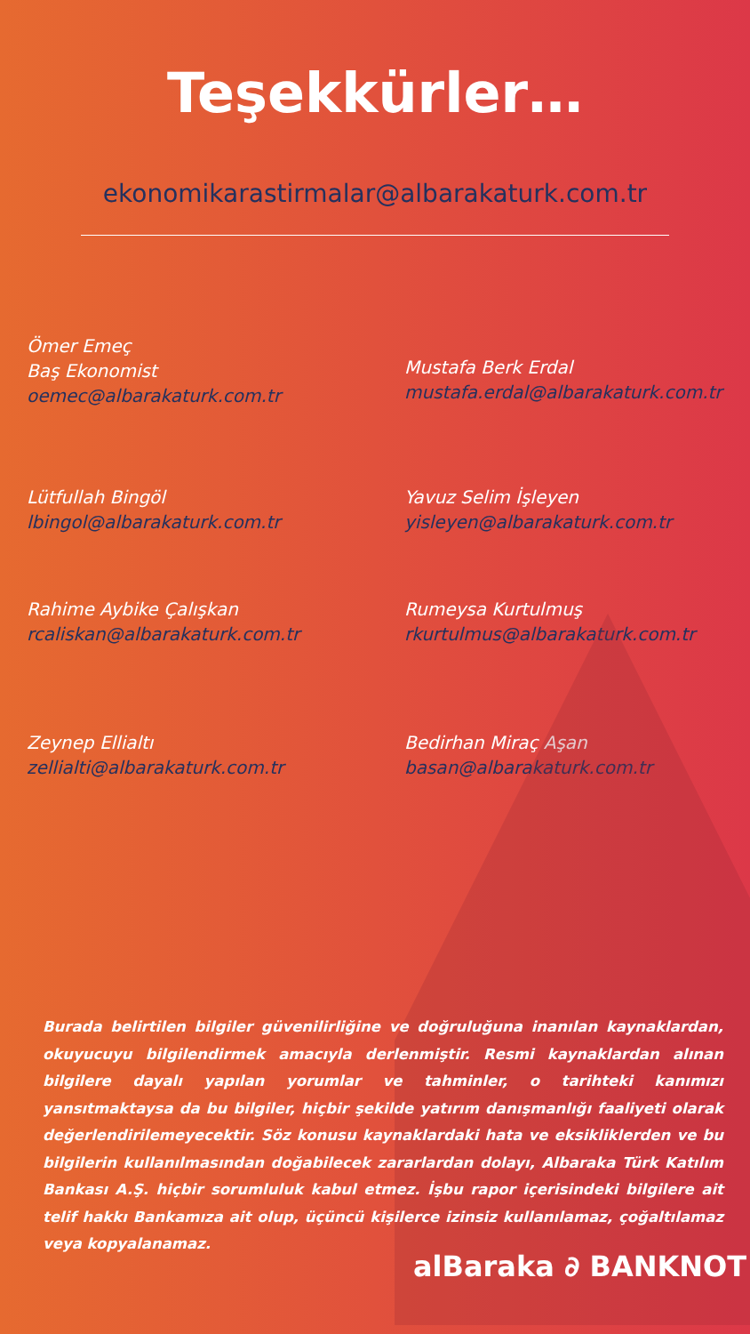Teşekkürler…
ekonomikarastirmalar@albarakaturk.com.tr
Ömer Emeç
Baş Ekonomist
oemec@albarakaturk.com.tr
Mustafa Berk Erdal
mustafa.erdal@albarakaturk.com.tr
Lütfullah Bingöl
lbingol@albarakaturk.com.tr
Yavuz Selim İşleyen
yisleyen@albarakaturk.com.tr
Rahime Aybike Çalışkan
rcaliskan@albarakaturk.com.tr
Rumeysa Kurtulmuş
rkurtulmus@albarakaturk.com.tr
Zeynep Ellialtı
zellialti@albarakaturk.com.tr
Bedirhan Miraç Aşan
basan@albarakaturk.com.tr
Burada belirtilen bilgiler güvenilirliğine ve doğruluğuna inanılan kaynaklardan, okuyucuyu bilgilendirmek amacıyla derlenmiştir. Resmi kaynaklardan alınan bilgilere dayalı yapılan yorumlar ve tahminler, o tarihteki kanımızı yansıtmaktaysa da bu bilgiler, hiçbir şekilde yatırım danışmanlığı faaliyeti olarak değerlendirilemeyecektir. Söz konusu kaynaklardaki hata ve eksikliklerden ve bu bilgilerin kullanılmasından doğabilecek zararlardan dolayı, Albaraka Türk Katılım Bankası A.Ş. hiçbir sorumluluk kabul etmez. İşbu rapor içerisindeki bilgilere ait telif hakkı Bankamıza ait olup, üçüncü kişilerce izinsiz kullanılamaz, çoğaltılamaz veya kopyalanamaz.
alBaraka ∂ BANKNOT